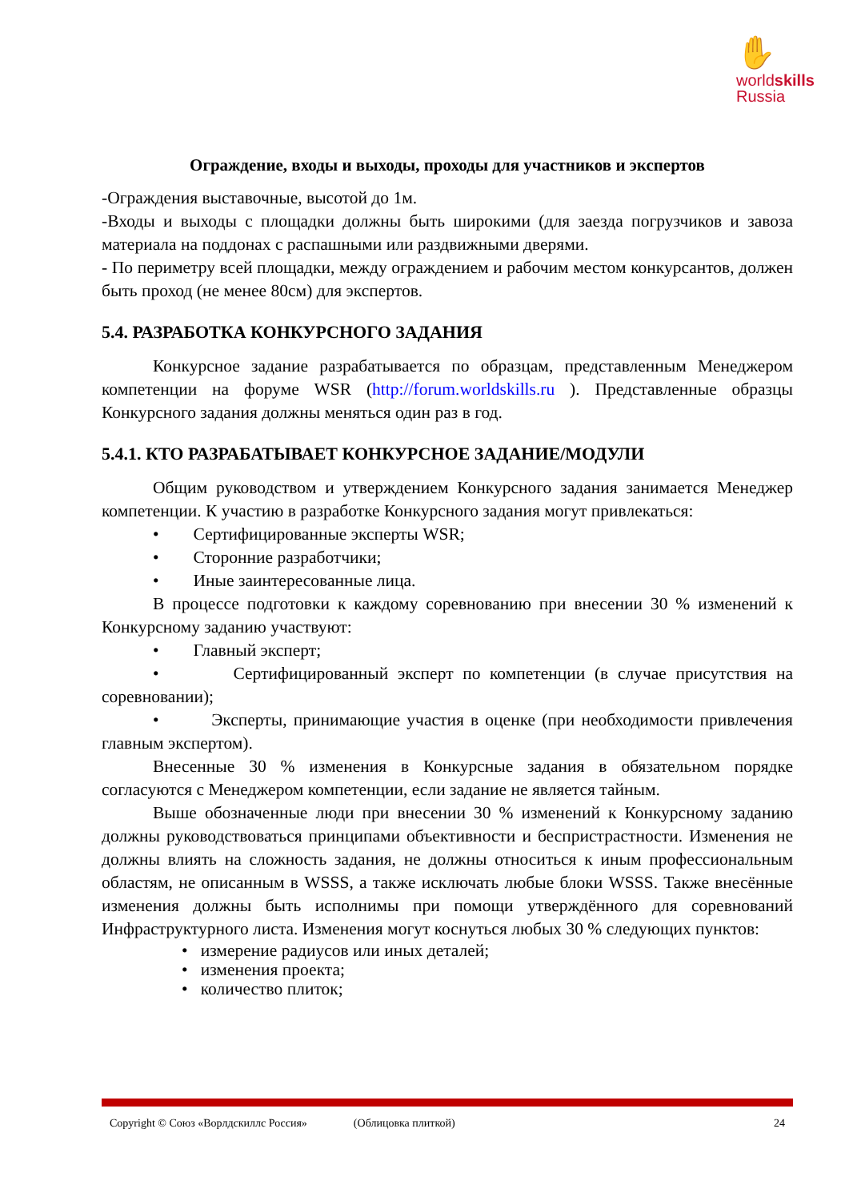✋
worldskills
Russia
Ограждение, входы и выходы, проходы для участников и экспертов
-Ограждения выставочные, высотой до 1м.
-Входы и выходы с площадки должны быть широкими (для заезда погрузчиков и завоза материала на поддонах с распашными или раздвижными дверями.
- По периметру всей площадки, между ограждением и рабочим местом конкурсантов, должен быть проход (не менее 80см) для экспертов.
5.4. РАЗРАБОТКА КОНКУРСНОГО ЗАДАНИЯ
Конкурсное задание разрабатывается по образцам, представленным Менеджером компетенции на форуме WSR (http://forum.worldskills.ru ). Представленные образцы Конкурсного задания должны меняться один раз в год.
5.4.1. КТО РАЗРАБАТЫВАЕТ КОНКУРСНОЕ ЗАДАНИЕ/МОДУЛИ
Общим руководством и утверждением Конкурсного задания занимается Менеджер компетенции. К участию в разработке Конкурсного задания могут привлекаться:
• Сертифицированные эксперты WSR;
• Сторонние разработчики;
• Иные заинтересованные лица.
В процессе подготовки к каждому соревнованию при внесении 30 % изменений к Конкурсному заданию участвуют:
• Главный эксперт;
• Сертифицированный эксперт по компетенции (в случае присутствия на соревновании);
• Эксперты, принимающие участия в оценке (при необходимости привлечения главным экспертом).
Внесенные 30 % изменения в Конкурсные задания в обязательном порядке согласуются с Менеджером компетенции, если задание не является тайным.
Выше обозначенные люди при внесении 30 % изменений к Конкурсному заданию должны руководствоваться принципами объективности и беспристрастности. Изменения не должны влиять на сложность задания, не должны относиться к иным профессиональным областям, не описанным в WSSS, а также исключать любые блоки WSSS. Также внесённые изменения должны быть исполнимы при помощи утверждённого для соревнований Инфраструктурного листа. Изменения могут коснуться любых 30 % следующих пунктов:
• измерение радиусов или иных деталей;
• изменения проекта;
• количество плиток;
Copyright © Союз «Ворлдскиллс Россия» (Облицовка плиткой) 24